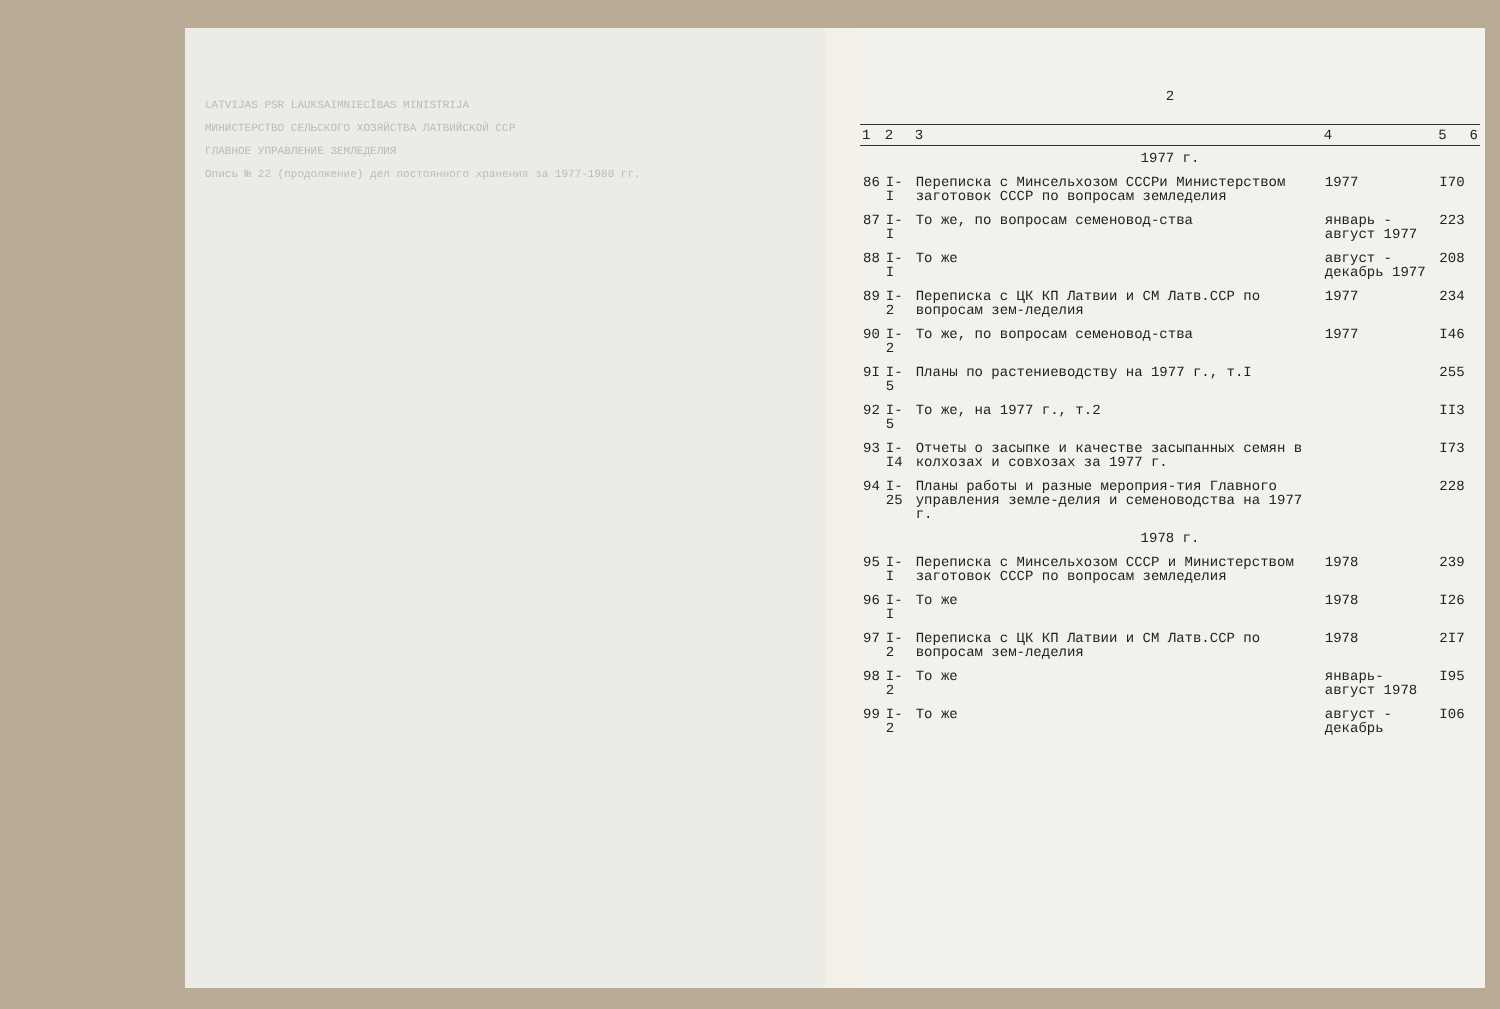LATVIJAS PSR LAUKSAIMNIECĪBAS MINISTRIJA
МИНИСТЕРСТВО СЕЛЬСКОГО ХОЗЯЙСТВА ЛАТВИЙСКОЙ ССР
ГЛАВНОЕ УПРАВЛЕНИЕ ЗЕМЛЕДЕЛИЯ
Опись № 22 (продолжение) дел постоянного хранения за 1977-1980 гг.
2
| 1 | 2 | 3 | 4 | 5 | 6 |
| --- | --- | --- | --- | --- | --- |
| 1977 г. | | | | | |
| 86 | I-I | Переписка с Минсельхозом СССРи Министерством заготовок СССР по вопросам земледелия | 1977 | I70 | |
| 87 | I-I | То же, по вопросам семеновод-ства | январь - август 1977 | 223 | |
| 88 | I-I | То же | август - декабрь 1977 | 208 | |
| 89 | I-2 | Переписка с ЦК КП Латвии и СМ Латв.ССР по вопросам зем-леделия | 1977 | 234 | |
| 90 | I-2 | То же, по вопросам семеновод-ства | 1977 | I46 | |
| 9I | I-5 | Планы по растениеводству на 1977 г., т.I | | 255 | |
| 92 | I-5 | То же, на 1977 г., т.2 | | II3 | |
| 93 | I-I4 | Отчеты о засыпке и качестве засыпанных семян в колхозах и совхозах за 1977 г. | | I73 | |
| 94 | I-25 | Планы работы и разные мероприя-тия Главного управления земле-делия и семеноводства на 1977 г. | | 228 | |
| 1978 г. | | | | | |
| 95 | I-I | Переписка с Минсельхозом СССР и Министерством заготовок СССР по вопросам земледелия | 1978 | 239 | |
| 96 | I-I | То же | 1978 | I26 | |
| 97 | I-2 | Переписка с ЦК КП Латвии и СМ Латв.ССР по вопросам зем-леделия | 1978 | 2I7 | |
| 98 | I-2 | То же | январь-август 1978 | I95 | |
| 99 | I-2 | То же | август - декабрь | I06 | |